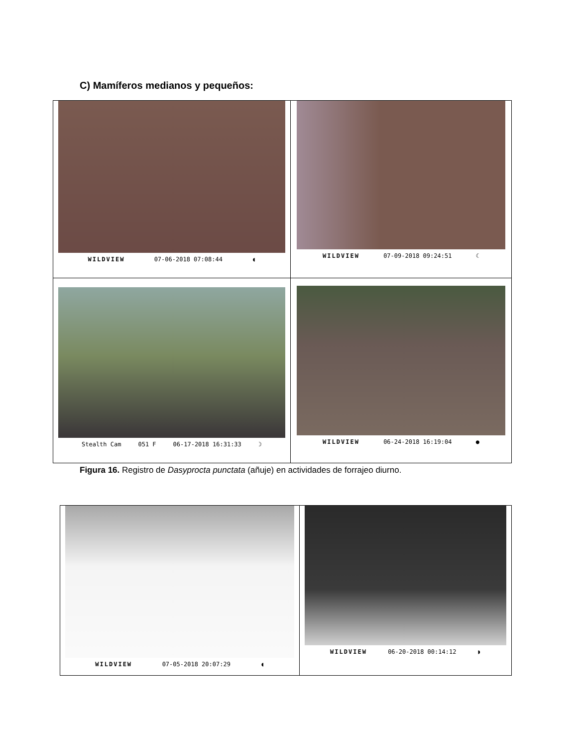C) Mamíferos medianos y pequeños:
| WILDVIEW 07-06-2018 07:08:44 ◖ | WILDVIEW 07-09-2018 09:24:51 ☾ |
| Stealth Cam 051 F 06-17-2018 16:31:33 ☽ | WILDVIEW 06-24-2018 16:19:04 ● |
Figura 16. Registro de Dasyprocta punctata (añuje) en actividades de forrajeo diurno.
| WILDVIEW 07-05-2018 20:07:29 ◖ | WILDVIEW 06-20-2018 00:14:12 ◗ |